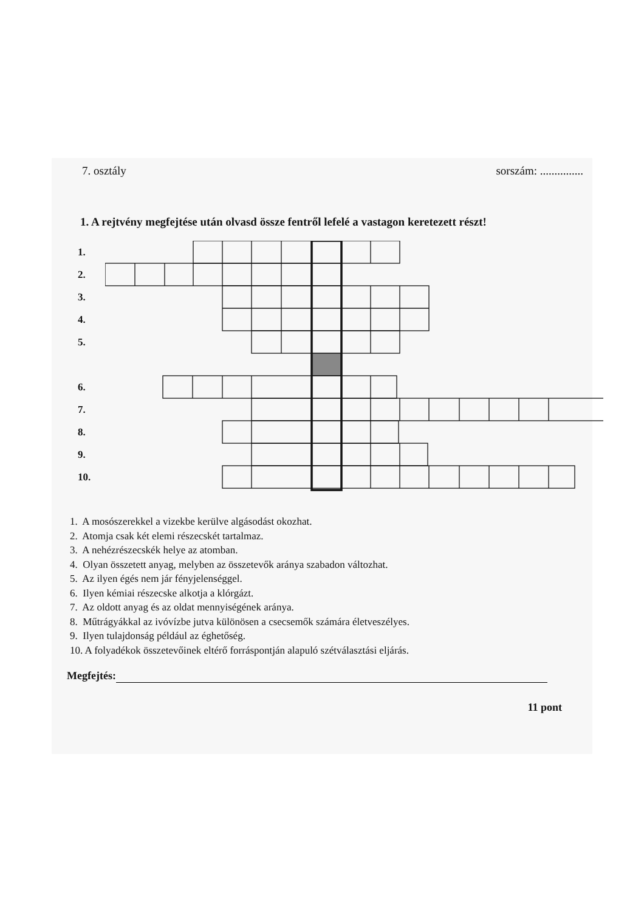7. osztály sorszám: ...............
1. A rejtvény megfejtése után olvasd össze fentről lefelé a vastagon keretezett részt!
1.
2.
3.
4.
5.
6.
7.
8.
9.
10.
1. A mosószerekkel a vizekbe kerülve algásodást okozhat.
2. Atomja csak két elemi részecskét tartalmaz.
3. A nehézrészecskék helye az atomban.
4. Olyan összetett anyag, melyben az összetevők aránya szabadon változhat.
5. Az ilyen égés nem jár fényjelenséggel.
6. Ilyen kémiai részecske alkotja a klórgázt.
7. Az oldott anyag és az oldat mennyiségének aránya.
8. Műtrágyákkal az ivóvízbe jutva különösen a csecsemők számára életveszélyes.
9. Ilyen tulajdonság például az éghetőség.
10. A folyadékok összetevőinek eltérő forráspontján alapuló szétválasztási eljárás.
Megfejtés:
11 pont